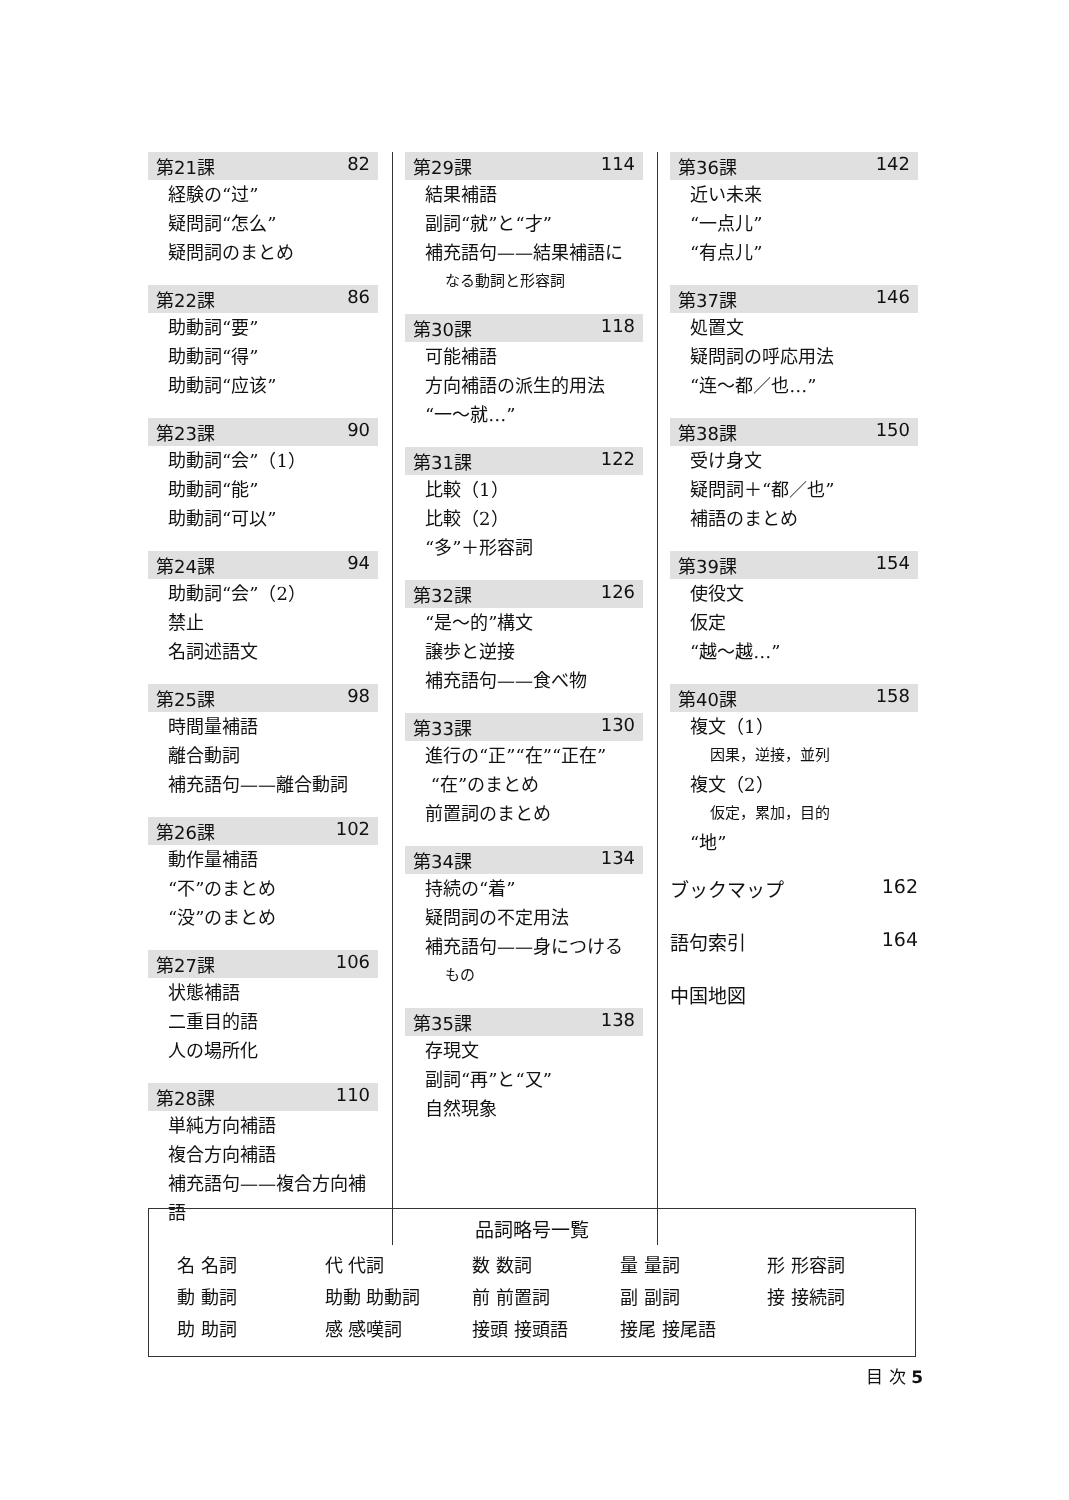第21課 82
経験の“过”
疑問詞“怎么”
疑問詞のまとめ
第22課 86
助動詞“要”
助動詞“得”
助動詞“应该”
第23課 90
助動詞“会”（1）
助動詞“能”
助動詞“可以”
第24課 94
助動詞“会”（2）
禁止
名詞述語文
第25課 98
時間量補語
離合動詞
補充語句——離合動詞
第26課 102
動作量補語
“不”のまとめ
“没”のまとめ
第27課 106
状態補語
二重目的語
人の場所化
第28課 110
単純方向補語
複合方向補語
補充語句——複合方向補語
第29課 114
結果補語
副詞“就”と“才”
補充語句——結果補語に
なる動詞と形容詞
第30課 118
可能補語
方向補語の派生的用法
“一～就…”
第31課 122
比較（1）
比較（2）
“多”＋形容詞
第32課 126
“是～的”構文
譲歩と逆接
補充語句——食べ物
第33課 130
進行の“正”“在”“正在”
“在”のまとめ
前置詞のまとめ
第34課 134
持続の“着”
疑問詞の不定用法
補充語句——身につける
もの
第35課 138
存現文
副詞“再”と“又”
自然現象
第36課 142
近い未来
“一点儿”
“有点儿”
第37課 146
処置文
疑問詞の呼応用法
“连～都／也…”
第38課 150
受け身文
疑問詞＋“都／也”
補語のまとめ
第39課 154
使役文
仮定
“越～越…”
第40課 158
複文（1）
因果，逆接，並列
複文（2）
仮定，累加，目的
“地”
ブックマップ 162
語句索引 164
中国地図
品詞略号一覧
| 名 名詞 | 代 代詞 | 数 数詞 | 量 量詞 | 形 形容詞 |
| 動 動詞 | 助動 助動詞 | 前 前置詞 | 副 副詞 | 接 接続詞 |
| 助 助詞 | 感 感嘆詞 | 接頭 接頭語 | 接尾 接尾語 | |
目 次 5